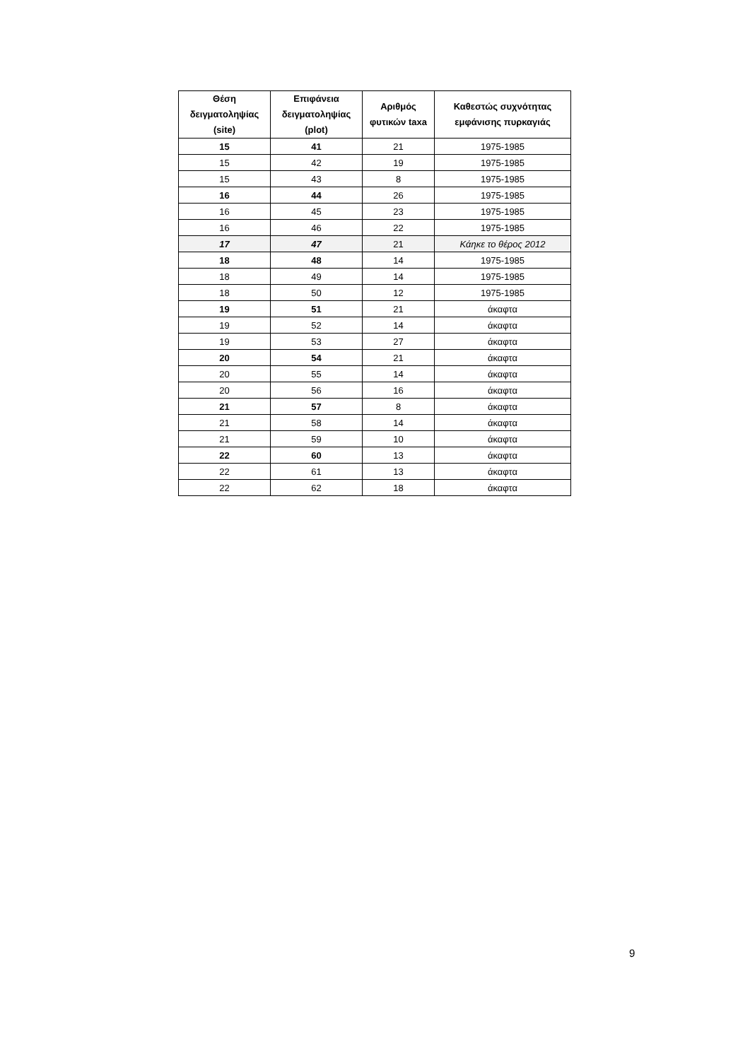| Θέση δειγματοληψίας (site) | Επιφάνεια δειγματοληψίας (plot) | Αριθμός φυτικών taxa | Καθεστώς συχνότητας εμφάνισης πυρκαγιάς |
| --- | --- | --- | --- |
| 15 | 41 | 21 | 1975-1985 |
| 15 | 42 | 19 | 1975-1985 |
| 15 | 43 | 8 | 1975-1985 |
| 16 | 44 | 26 | 1975-1985 |
| 16 | 45 | 23 | 1975-1985 |
| 16 | 46 | 22 | 1975-1985 |
| 17 | 47 | 21 | Κάηκε το θέρος 2012 |
| 18 | 48 | 14 | 1975-1985 |
| 18 | 49 | 14 | 1975-1985 |
| 18 | 50 | 12 | 1975-1985 |
| 19 | 51 | 21 | άκαφτα |
| 19 | 52 | 14 | άκαφτα |
| 19 | 53 | 27 | άκαφτα |
| 20 | 54 | 21 | άκαφτα |
| 20 | 55 | 14 | άκαφτα |
| 20 | 56 | 16 | άκαφτα |
| 21 | 57 | 8 | άκαφτα |
| 21 | 58 | 14 | άκαφτα |
| 21 | 59 | 10 | άκαφτα |
| 22 | 60 | 13 | άκαφτα |
| 22 | 61 | 13 | άκαφτα |
| 22 | 62 | 18 | άκαφτα |
9